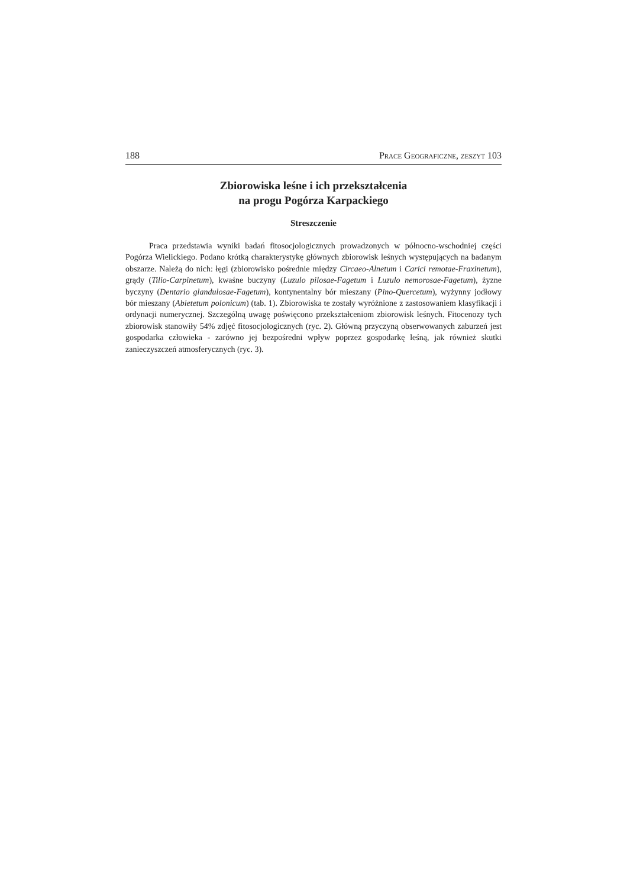188 Prace Geograficzne, zeszyt 103
Zbiorowiska leśne i ich przekształcenia
na progu Pogórza Karpackiego
Streszczenie
Praca przedstawia wyniki badań fitosocjologicznych prowadzonych w północno-wschodniej części Pogórza Wielickiego. Podano krótką charakterystykę głównych zbiorowisk leśnych występujących na badanym obszarze. Należą do nich: łęgi (zbiorowisko pośrednie między Circaeo-Alnetum i Carici remotae-Fraxinetum), grądy (Tilio-Carpinetum), kwaśne buczyny (Luzulo pilosae-Fagetum i Luzulo nemorosae-Fagetum), żyzne byczyny (Dentario glandulosae-Fagetum), kontynentalny bór mieszany (Pino-Quercetum), wyżynny jodłowy bór mieszany (Abietetum polonicum) (tab. 1). Zbiorowiska te zostały wyróżnione z zastosowaniem klasyfikacji i ordynacji numerycznej. Szczególną uwagę poświęcono przekształceniom zbiorowisk leśnych. Fitocenozy tych zbiorowisk stanowiły 54% zdjęć fitosocjologicznych (ryc. 2). Główną przyczyną obserwowanych zaburzeń jest gospodarka człowieka - zarówno jej bezpośredni wpływ poprzez gospodarkę leśną, jak również skutki zanieczyszczeń atmosferycznych (ryc. 3).